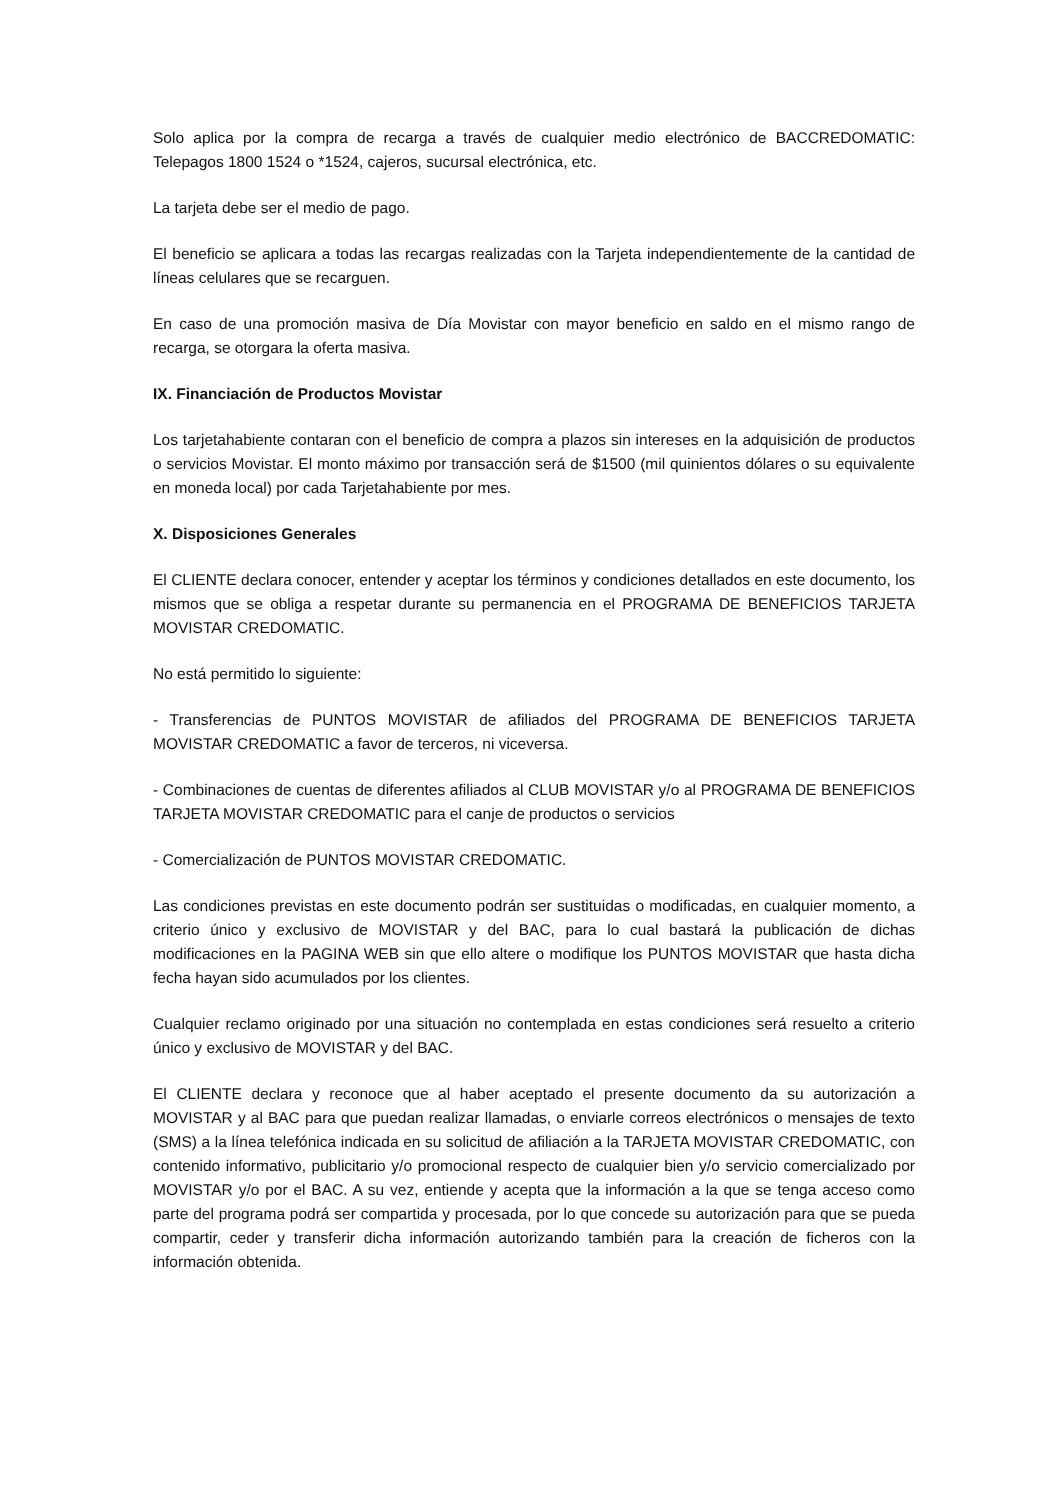Solo aplica por la compra de recarga a través de cualquier medio electrónico de BACCREDOMATIC: Telepagos 1800 1524 o *1524, cajeros, sucursal electrónica, etc.
La tarjeta debe ser el medio de pago.
El beneficio se aplicara a todas las recargas realizadas con la Tarjeta independientemente de la cantidad de líneas celulares que se recarguen.
En caso de una promoción masiva de Día Movistar con mayor beneficio en saldo en el mismo rango de recarga, se otorgara la oferta masiva.
IX. Financiación de Productos Movistar
Los tarjetahabiente contaran con el beneficio de compra a plazos sin intereses en la adquisición de productos o servicios Movistar. El monto máximo por transacción será de $1500 (mil quinientos dólares o su equivalente en moneda local) por cada Tarjetahabiente por mes.
X. Disposiciones Generales
El CLIENTE declara conocer, entender y aceptar los términos y condiciones detallados en este documento, los mismos que se obliga a respetar durante su permanencia en el PROGRAMA DE BENEFICIOS TARJETA MOVISTAR CREDOMATIC.
No está permitido lo siguiente:
- Transferencias de PUNTOS MOVISTAR de afiliados del PROGRAMA DE BENEFICIOS TARJETA MOVISTAR CREDOMATIC a favor de terceros, ni viceversa.
- Combinaciones de cuentas de diferentes afiliados al CLUB MOVISTAR y/o al PROGRAMA DE BENEFICIOS TARJETA MOVISTAR CREDOMATIC para el canje de productos o servicios
- Comercialización de PUNTOS MOVISTAR CREDOMATIC.
Las condiciones previstas en este documento podrán ser sustituidas o modificadas, en cualquier momento, a criterio único y exclusivo de MOVISTAR y del BAC, para lo cual bastará la publicación de dichas modificaciones en la PAGINA WEB sin que ello altere o modifique los PUNTOS MOVISTAR que hasta dicha fecha hayan sido acumulados por los clientes.
Cualquier reclamo originado por una situación no contemplada en estas condiciones será resuelto a criterio único y exclusivo de MOVISTAR y del BAC.
El CLIENTE declara y reconoce que al haber aceptado el presente documento da su autorización a MOVISTAR y al BAC para que puedan realizar llamadas, o enviarle correos electrónicos o mensajes de texto (SMS) a la línea telefónica indicada en su solicitud de afiliación a la TARJETA MOVISTAR CREDOMATIC, con contenido informativo, publicitario y/o promocional respecto de cualquier bien y/o servicio comercializado por MOVISTAR y/o por el BAC. A su vez, entiende y acepta que la información a la que se tenga acceso como parte del programa podrá ser compartida y procesada, por lo que concede su autorización para que se pueda compartir, ceder y transferir dicha información autorizando también para la creación de ficheros con la información obtenida.